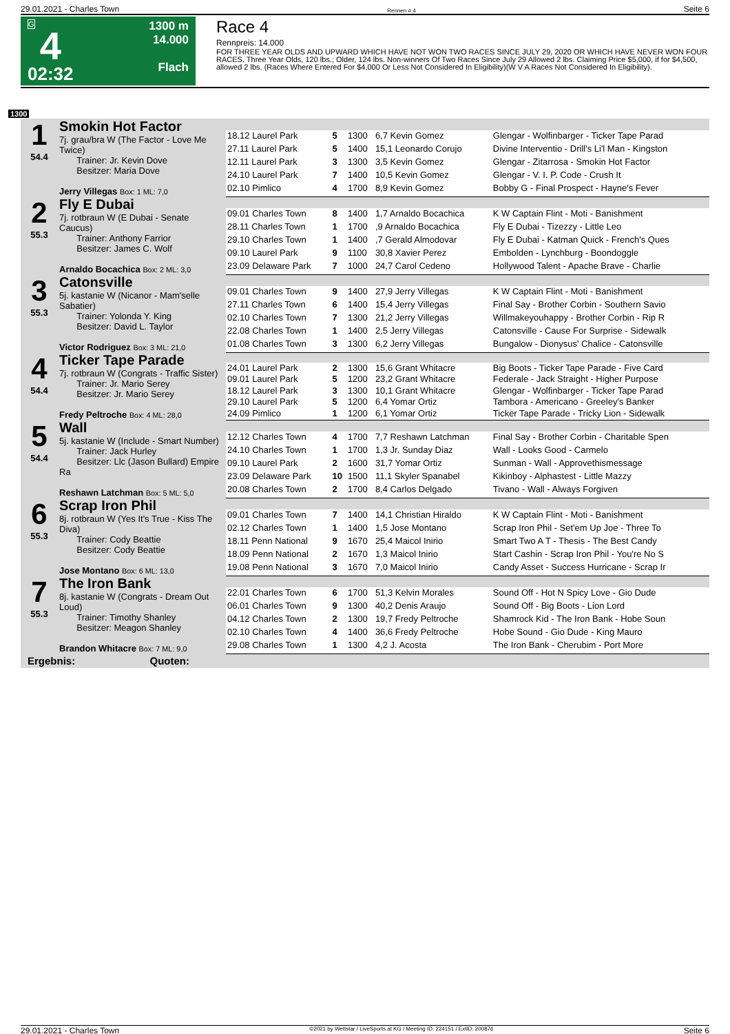29.01.2021 - Charles Town Rennen # 4 Seite 6
G
4
02:32
1300 m
14.000
Flach
Race 4
Rennpreis: 14.000
FOR THREE YEAR OLDS AND UPWARD WHICH HAVE NOT WON TWO RACES SINCE JULY 29, 2020 OR WHICH HAVE NEVER WON FOUR RACES. Three Year Olds, 120 lbs.; Older, 124 lbs. Non-winners Of Two Races Since July 29 Allowed 2 lbs. Claiming Price $5,000, if for $4,500, allowed 2 lbs. (Races Where Entered For $4,000 Or Less Not Considered In Eligibility)(W V A Races Not Considered In Eligibility).
1300
| 1 54.4 | Smokin Hot Factor 7j. grau/bra W (The Factor - Love Me Twice) Trainer: Jr. Kevin Dove Besitzer: Maria Dove Jerry Villegas Box: 1 ML: 7,0 | | | | | |
| | | 18.12 Laurel Park | 5 | 1300 | 6,7 Kevin Gomez | Glengar - Wolfinbarger - Ticker Tape Parad |
| | | 27.11 Laurel Park | 5 | 1400 | 15,1 Leonardo Corujo | Divine Interventio - Drill's Li'l Man - Kingston |
| | | 12.11 Laurel Park | 3 | 1300 | 3,5 Kevin Gomez | Glengar - Zitarrosa - Smokin Hot Factor |
| | | 24.10 Laurel Park | 7 | 1400 | 10,5 Kevin Gomez | Glengar - V. I. P. Code - Crush It |
| | | 02.10 Pimlico | 4 | 1700 | 8,9 Kevin Gomez | Bobby G - Final Prospect - Hayne's Fever |
| 2 55.3 | Fly E Dubai 7j. rotbraun W (E Dubai - Senate Caucus) Trainer: Anthony Farrior Besitzer: James C. Wolf Arnaldo Bocachica Box: 2 ML: 3,0 | | | | | |
| | | 09.01 Charles Town | 8 | 1400 | 1,7 Arnaldo Bocachica | K W Captain Flint - Moti - Banishment |
| | | 28.11 Charles Town | 1 | 1700 | ,9 Arnaldo Bocachica | Fly E Dubai - Tizezzy - Little Leo |
| | | 29.10 Charles Town | 1 | 1400 | ,7 Gerald Almodovar | Fly E Dubai - Katman Quick - French's Ques |
| | | 09.10 Laurel Park | 9 | 1100 | 30,8 Xavier Perez | Embolden - Lynchburg - Boondoggle |
| | | 23.09 Delaware Park | 7 | 1000 | 24,7 Carol Cedeno | Hollywood Talent - Apache Brave - Charlie |
| 3 55.3 | Catonsville 5j. kastanie W (Nicanor - Mam'selle Sabatier) Trainer: Yolonda Y. King Besitzer: David L. Taylor Victor Rodriguez Box: 3 ML: 21,0 | | | | | |
| | | 09.01 Charles Town | 9 | 1400 | 27,9 Jerry Villegas | K W Captain Flint - Moti - Banishment |
| | | 27.11 Charles Town | 6 | 1400 | 15,4 Jerry Villegas | Final Say - Brother Corbin - Southern Savio |
| | | 02.10 Charles Town | 7 | 1300 | 21,2 Jerry Villegas | Willmakeyouhappy - Brother Corbin - Rip R |
| | | 22.08 Charles Town | 1 | 1400 | 2,5 Jerry Villegas | Catonsville - Cause For Surprise - Sidewalk |
| | | 01.08 Charles Town | 3 | 1300 | 6,2 Jerry Villegas | Bungalow - Dionysus' Chalice - Catonsville |
| 4 54.4 | Ticker Tape Parade 7j. rotbraun W (Congrats - Traffic Sister) Trainer: Jr. Mario Serey Besitzer: Jr. Mario Serey Fredy Peltroche Box: 4 ML: 28,0 | | | | | |
| | | 24.01 Laurel Park | 2 | 1300 | 15,6 Grant Whitacre | Big Boots - Ticker Tape Parade - Five Card |
| | | 09.01 Laurel Park | 5 | 1200 | 23,2 Grant Whitacre | Federale - Jack Straight - Higher Purpose |
| | | 18.12 Laurel Park | 3 | 1300 | 10,1 Grant Whitacre | Glengar - Wolfinbarger - Ticker Tape Parad |
| | | 29.10 Laurel Park | 5 | 1200 | 6,4 Yomar Ortiz | Tambora - Americano - Greeley's Banker |
| | | 24.09 Pimlico | 1 | 1200 | 6,1 Yomar Ortiz | Ticker Tape Parade - Tricky Lion - Sidewalk |
| 5 54.4 | Wall 5j. kastanie W (Include - Smart Number) Trainer: Jack Hurley Besitzer: Llc (Jason Bullard) Empire Ra Reshawn Latchman Box: 5 ML: 5,0 | | | | | |
| | | 12.12 Charles Town | 4 | 1700 | 7,7 Reshawn Latchman | Final Say - Brother Corbin - Charitable Spen |
| | | 24.10 Charles Town | 1 | 1700 | 1,3 Jr. Sunday Diaz | Wall - Looks Good - Carmelo |
| | | 09.10 Laurel Park | 2 | 1600 | 31,7 Yomar Ortiz | Sunman - Wall - Approvethismessage |
| | | 23.09 Delaware Park | 10 | 1500 | 11,1 Skyler Spanabel | Kikinboy - Alphastest - Little Mazzy |
| | | 20.08 Charles Town | 2 | 1700 | 8,4 Carlos Delgado | Tivano - Wall - Always Forgiven |
| 6 55.3 | Scrap Iron Phil 8j. rotbraun W (Yes It's True - Kiss The Diva) Trainer: Cody Beattie Besitzer: Cody Beattie Jose Montano Box: 6 ML: 13,0 | | | | | |
| | | 09.01 Charles Town | 7 | 1400 | 14,1 Christian Hiraldo | K W Captain Flint - Moti - Banishment |
| | | 02.12 Charles Town | 1 | 1400 | 1,5 Jose Montano | Scrap Iron Phil - Set'em Up Joe - Three To |
| | | 18.11 Penn National | 9 | 1670 | 25,4 Maicol Inirio | Smart Two A T - Thesis - The Best Candy |
| | | 18.09 Penn National | 2 | 1670 | 1,3 Maicol Inirio | Start Cashin - Scrap Iron Phil - You're No S |
| | | 19.08 Penn National | 3 | 1670 | 7,0 Maicol Inirio | Candy Asset - Success Hurricane - Scrap Ir |
| 7 55.3 | The Iron Bank 8j. kastanie W (Congrats - Dream Out Loud) Trainer: Timothy Shanley Besitzer: Meagon Shanley Brandon Whitacre Box: 7 ML: 9,0 | | | | | |
| | | 22.01 Charles Town | 6 | 1700 | 51,3 Kelvin Morales | Sound Off - Hot N Spicy Love - Gio Dude |
| | | 06.01 Charles Town | 9 | 1300 | 40,2 Denis Araujo | Sound Off - Big Boots - Lion Lord |
| | | 04.12 Charles Town | 2 | 1300 | 19,7 Fredy Peltroche | Shamrock Kid - The Iron Bank - Hobe Soun |
| | | 02.10 Charles Town | 4 | 1400 | 36,6 Fredy Peltroche | Hobe Sound - Gio Dude - King Mauro |
| | | 29.08 Charles Town | 1 | 1300 | 4,2 J. Acosta | The Iron Bank - Cherubim - Port More |
| Ergebnis: Quoten: | | | | | | |
29.01.2021 - Charles Town ©2021 by Wettstar / LiveSports.at KG / Meeting ID: 224151 / ExtID: 200876 Seite 6